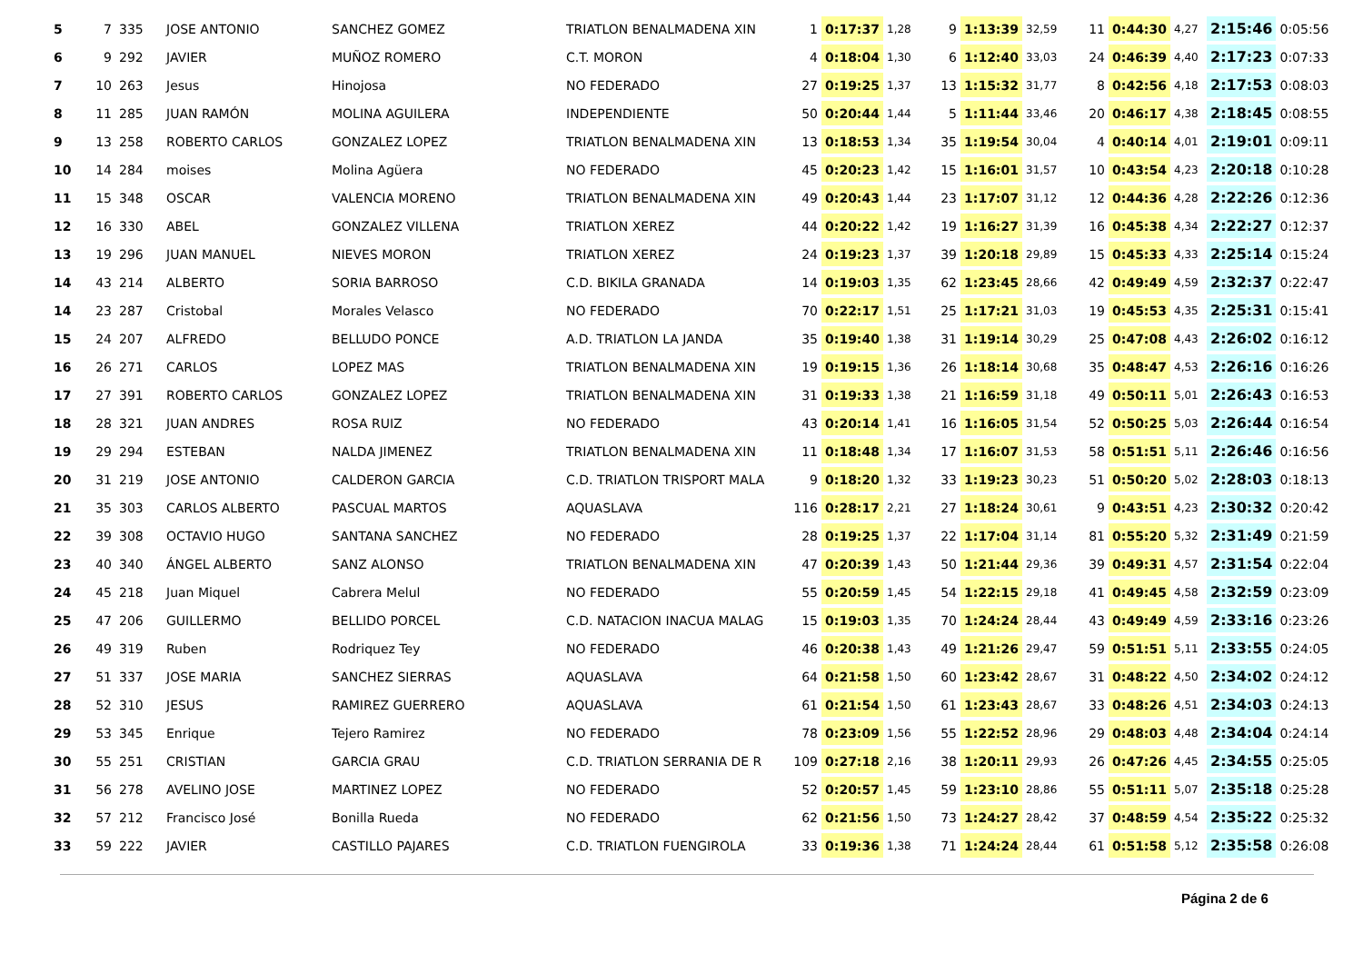| 5 | 7 | 335 | JOSE ANTONIO | SANCHEZ GOMEZ | TRIATLON BENALMADENA XIN | 1 | 0:17:37 | 1,28 | 9 | 1:13:39 | 32,59 | 11 | 0:44:30 | 4,27 | 2:15:46 | 0:05:56 |
| 6 | 9 | 292 | JAVIER | MUÑOZ ROMERO | C.T. MORON | 4 | 0:18:04 | 1,30 | 6 | 1:12:40 | 33,03 | 24 | 0:46:39 | 4,40 | 2:17:23 | 0:07:33 |
| 7 | 10 | 263 | Jesus | Hinojosa | NO FEDERADO | 27 | 0:19:25 | 1,37 | 13 | 1:15:32 | 31,77 | 8 | 0:42:56 | 4,18 | 2:17:53 | 0:08:03 |
| 8 | 11 | 285 | JUAN RAMÓN | MOLINA AGUILERA | INDEPENDIENTE | 50 | 0:20:44 | 1,44 | 5 | 1:11:44 | 33,46 | 20 | 0:46:17 | 4,38 | 2:18:45 | 0:08:55 |
| 9 | 13 | 258 | ROBERTO CARLOS | GONZALEZ LOPEZ | TRIATLON BENALMADENA XIN | 13 | 0:18:53 | 1,34 | 35 | 1:19:54 | 30,04 | 4 | 0:40:14 | 4,01 | 2:19:01 | 0:09:11 |
| 10 | 14 | 284 | moises | Molina Agüera | NO FEDERADO | 45 | 0:20:23 | 1,42 | 15 | 1:16:01 | 31,57 | 10 | 0:43:54 | 4,23 | 2:20:18 | 0:10:28 |
| 11 | 15 | 348 | OSCAR | VALENCIA MORENO | TRIATLON BENALMADENA XIN | 49 | 0:20:43 | 1,44 | 23 | 1:17:07 | 31,12 | 12 | 0:44:36 | 4,28 | 2:22:26 | 0:12:36 |
| 12 | 16 | 330 | ABEL | GONZALEZ VILLENA | TRIATLON XEREZ | 44 | 0:20:22 | 1,42 | 19 | 1:16:27 | 31,39 | 16 | 0:45:38 | 4,34 | 2:22:27 | 0:12:37 |
| 13 | 19 | 296 | JUAN MANUEL | NIEVES MORON | TRIATLON XEREZ | 24 | 0:19:23 | 1,37 | 39 | 1:20:18 | 29,89 | 15 | 0:45:33 | 4,33 | 2:25:14 | 0:15:24 |
| 14 | 43 | 214 | ALBERTO | SORIA BARROSO | C.D. BIKILA GRANADA | 14 | 0:19:03 | 1,35 | 62 | 1:23:45 | 28,66 | 42 | 0:49:49 | 4,59 | 2:32:37 | 0:22:47 |
| 14 | 23 | 287 | Cristobal | Morales Velasco | NO FEDERADO | 70 | 0:22:17 | 1,51 | 25 | 1:17:21 | 31,03 | 19 | 0:45:53 | 4,35 | 2:25:31 | 0:15:41 |
| 15 | 24 | 207 | ALFREDO | BELLUDO PONCE | A.D. TRIATLON LA JANDA | 35 | 0:19:40 | 1,38 | 31 | 1:19:14 | 30,29 | 25 | 0:47:08 | 4,43 | 2:26:02 | 0:16:12 |
| 16 | 26 | 271 | CARLOS | LOPEZ MAS | TRIATLON BENALMADENA XIN | 19 | 0:19:15 | 1,36 | 26 | 1:18:14 | 30,68 | 35 | 0:48:47 | 4,53 | 2:26:16 | 0:16:26 |
| 17 | 27 | 391 | ROBERTO CARLOS | GONZALEZ LOPEZ | TRIATLON BENALMADENA XIN | 31 | 0:19:33 | 1,38 | 21 | 1:16:59 | 31,18 | 49 | 0:50:11 | 5,01 | 2:26:43 | 0:16:53 |
| 18 | 28 | 321 | JUAN ANDRES | ROSA RUIZ | NO FEDERADO | 43 | 0:20:14 | 1,41 | 16 | 1:16:05 | 31,54 | 52 | 0:50:25 | 5,03 | 2:26:44 | 0:16:54 |
| 19 | 29 | 294 | ESTEBAN | NALDA JIMENEZ | TRIATLON BENALMADENA XIN | 11 | 0:18:48 | 1,34 | 17 | 1:16:07 | 31,53 | 58 | 0:51:51 | 5,11 | 2:26:46 | 0:16:56 |
| 20 | 31 | 219 | JOSE ANTONIO | CALDERON GARCIA | C.D. TRIATLON TRISPORT MALA | 9 | 0:18:20 | 1,32 | 33 | 1:19:23 | 30,23 | 51 | 0:50:20 | 5,02 | 2:28:03 | 0:18:13 |
| 21 | 35 | 303 | CARLOS ALBERTO | PASCUAL MARTOS | AQUASLAVA | 116 | 0:28:17 | 2,21 | 27 | 1:18:24 | 30,61 | 9 | 0:43:51 | 4,23 | 2:30:32 | 0:20:42 |
| 22 | 39 | 308 | OCTAVIO HUGO | SANTANA SANCHEZ | NO FEDERADO | 28 | 0:19:25 | 1,37 | 22 | 1:17:04 | 31,14 | 81 | 0:55:20 | 5,32 | 2:31:49 | 0:21:59 |
| 23 | 40 | 340 | ÁNGEL ALBERTO | SANZ ALONSO | TRIATLON BENALMADENA XIN | 47 | 0:20:39 | 1,43 | 50 | 1:21:44 | 29,36 | 39 | 0:49:31 | 4,57 | 2:31:54 | 0:22:04 |
| 24 | 45 | 218 | Juan Miquel | Cabrera Melul | NO FEDERADO | 55 | 0:20:59 | 1,45 | 54 | 1:22:15 | 29,18 | 41 | 0:49:45 | 4,58 | 2:32:59 | 0:23:09 |
| 25 | 47 | 206 | GUILLERMO | BELLIDO PORCEL | C.D. NATACION INACUA MALAG | 15 | 0:19:03 | 1,35 | 70 | 1:24:24 | 28,44 | 43 | 0:49:49 | 4,59 | 2:33:16 | 0:23:26 |
| 26 | 49 | 319 | Ruben | Rodriquez Tey | NO FEDERADO | 46 | 0:20:38 | 1,43 | 49 | 1:21:26 | 29,47 | 59 | 0:51:51 | 5,11 | 2:33:55 | 0:24:05 |
| 27 | 51 | 337 | JOSE MARIA | SANCHEZ SIERRAS | AQUASLAVA | 64 | 0:21:58 | 1,50 | 60 | 1:23:42 | 28,67 | 31 | 0:48:22 | 4,50 | 2:34:02 | 0:24:12 |
| 28 | 52 | 310 | JESUS | RAMIREZ GUERRERO | AQUASLAVA | 61 | 0:21:54 | 1,50 | 61 | 1:23:43 | 28,67 | 33 | 0:48:26 | 4,51 | 2:34:03 | 0:24:13 |
| 29 | 53 | 345 | Enrique | Tejero Ramirez | NO FEDERADO | 78 | 0:23:09 | 1,56 | 55 | 1:22:52 | 28,96 | 29 | 0:48:03 | 4,48 | 2:34:04 | 0:24:14 |
| 30 | 55 | 251 | CRISTIAN | GARCIA GRAU | C.D. TRIATLON SERRANIA DE R | 109 | 0:27:18 | 2,16 | 38 | 1:20:11 | 29,93 | 26 | 0:47:26 | 4,45 | 2:34:55 | 0:25:05 |
| 31 | 56 | 278 | AVELINO JOSE | MARTINEZ LOPEZ | NO FEDERADO | 52 | 0:20:57 | 1,45 | 59 | 1:23:10 | 28,86 | 55 | 0:51:11 | 5,07 | 2:35:18 | 0:25:28 |
| 32 | 57 | 212 | Francisco José | Bonilla Rueda | NO FEDERADO | 62 | 0:21:56 | 1,50 | 73 | 1:24:27 | 28,42 | 37 | 0:48:59 | 4,54 | 2:35:22 | 0:25:32 |
| 33 | 59 | 222 | JAVIER | CASTILLO PAJARES | C.D. TRIATLON FUENGIROLA | 33 | 0:19:36 | 1,38 | 71 | 1:24:24 | 28,44 | 61 | 0:51:58 | 5,12 | 2:35:58 | 0:26:08 |
Página 2 de 6